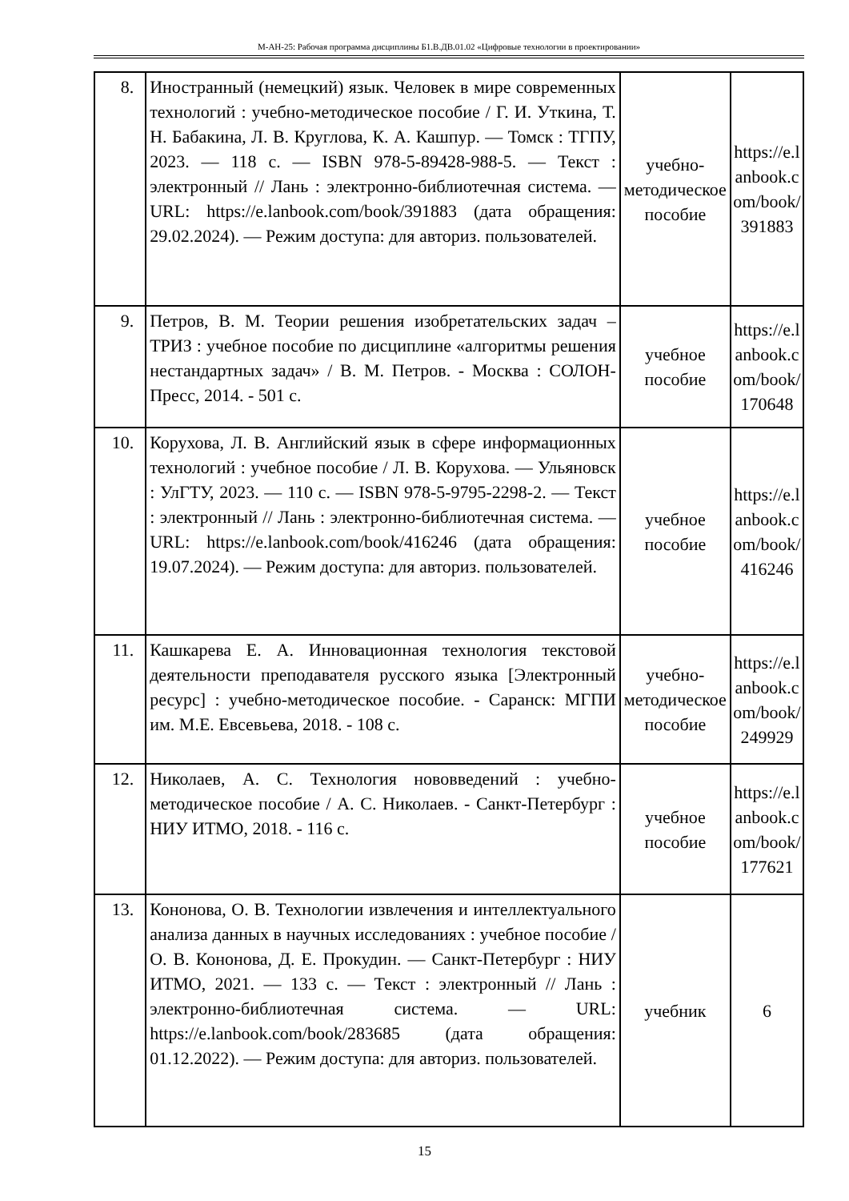М-АН-25: Рабочая программа дисциплины Б1.В.ДВ.01.02 «Цифровые технологии в проектировании»
| 8. | Иностранный (немецкий) язык. Человек в мире современных технологий : учебно-методическое пособие / Г. И. Уткина, Т. Н. Бабакина, Л. В. Круглова, К. А. Кашпур. — Томск : ТГПУ, 2023. — 118 с. — ISBN 978-5-89428-988-5. — Текст : электронный // Лань : электронно-библиотечная система. — URL: https://e.lanbook.com/book/391883 (дата обращения: 29.02.2024). — Режим доступа: для авториз. пользователей. | учебно-методическое пособие | https://e.lanbook.com/book/391883 |
| 9. | Петров, В. М. Теории решения изобретательских задач – ТРИЗ : учебное пособие по дисциплине «алгоритмы решения нестандартных задач» / В. М. Петров. - Москва : СОЛОН-Пресс, 2014. - 501 с. | учебное пособие | https://e.lanbook.com/book/170648 |
| 10. | Корухова, Л. В. Английский язык в сфере информационных технологий : учебное пособие / Л. В. Корухова. — Ульяновск : УлГТУ, 2023. — 110 с. — ISBN 978-5-9795-2298-2. — Текст : электронный // Лань : электронно-библиотечная система. — URL: https://e.lanbook.com/book/416246 (дата обращения: 19.07.2024). — Режим доступа: для авториз. пользователей. | учебное пособие | https://e.lanbook.com/book/416246 |
| 11. | Кашкарева Е. А. Инновационная технология текстовой деятельности преподавателя русского языка [Электронный ресурс] : учебно-методическое пособие. - Саранск: МГПИ им. М.Е. Евсевьева, 2018. - 108 с. | учебно-методическое пособие | https://e.lanbook.com/book/249929 |
| 12. | Николаев, А. С. Технология нововведений : учебно-методическое пособие / А. С. Николаев. - Санкт-Петербург : НИУ ИТМО, 2018. - 116 с. | учебное пособие | https://e.lanbook.com/book/177621 |
| 13. | Кононова, О. В. Технологии извлечения и интеллектуального анализа данных в научных исследованиях : учебное пособие / О. В. Кононова, Д. Е. Прокудин. — Санкт-Петербург : НИУ ИТМО, 2021. — 133 с. — Текст : электронный // Лань : электронно-библиотечная система. — URL: https://e.lanbook.com/book/283685 (дата обращения: 01.12.2022). — Режим доступа: для авториз. пользователей. | учебник | 6 |
15